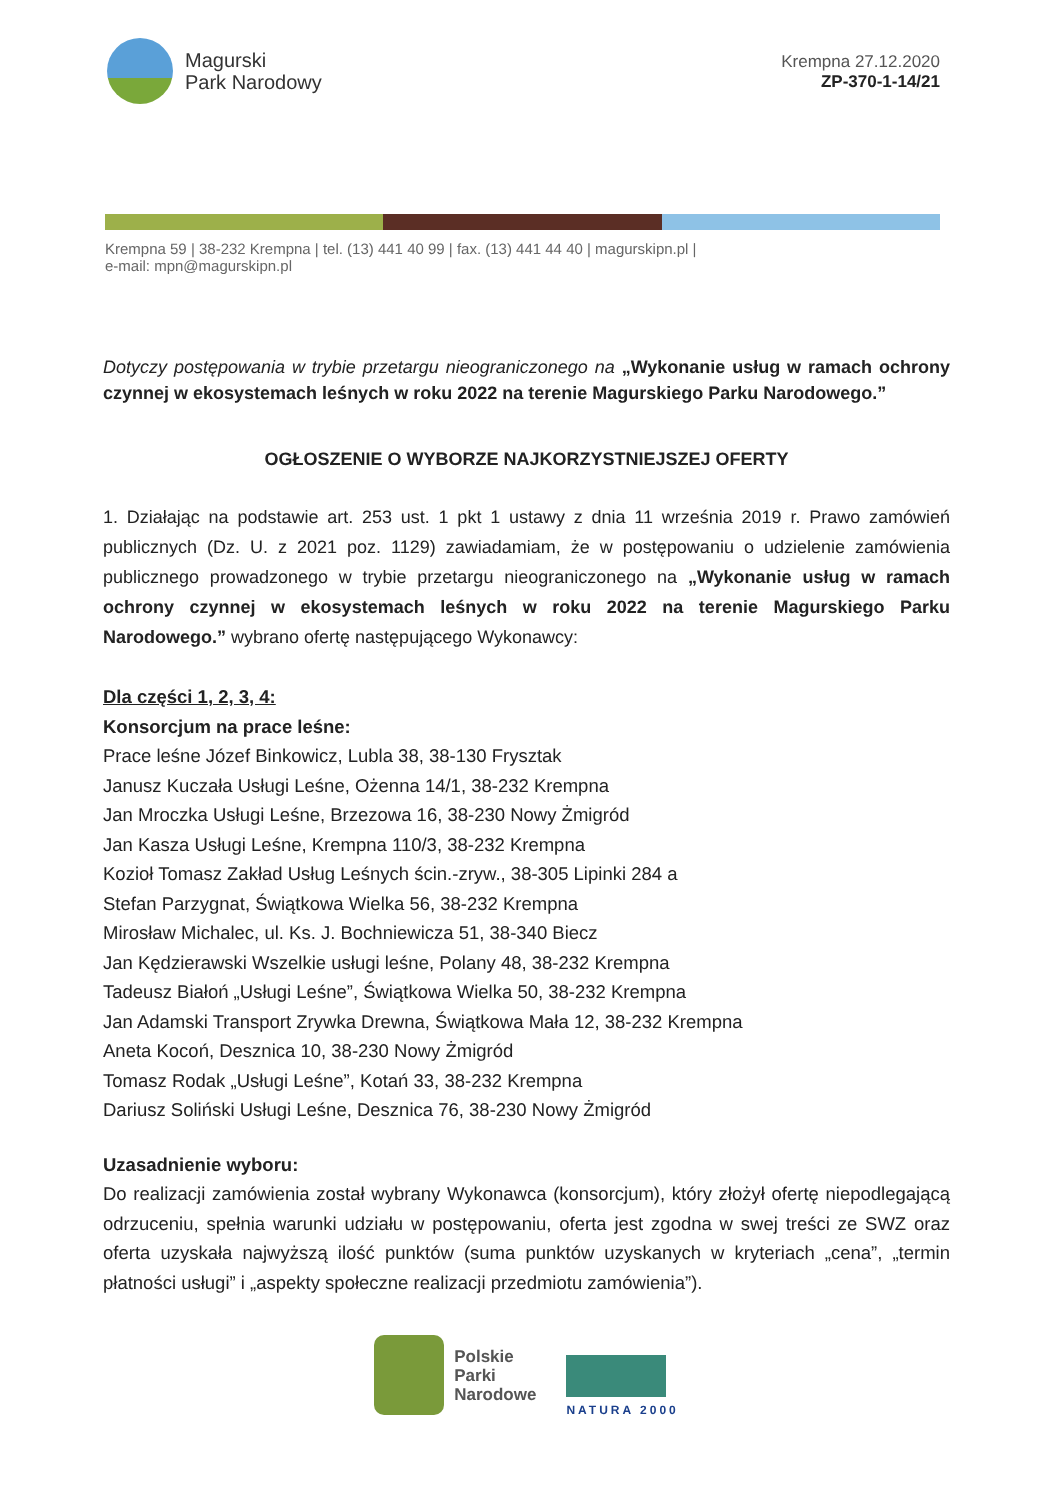Magurski
Park Narodowy
Krempna 27.12.2020
ZP-370-1-14/21
Krempna 59 | 38-232 Krempna | tel. (13) 441 40 99 | fax. (13) 441 44 40 | magurskipn.pl |
e-mail: mpn@magurskipn.pl
Dotyczy postępowania w trybie przetargu nieograniczonego na „Wykonanie usług w ramach ochrony czynnej w ekosystemach leśnych w roku 2022 na terenie Magurskiego Parku Narodowego.”
OGŁOSZENIE O WYBORZE NAJKORZYSTNIEJSZEJ OFERTY
1. Działając na podstawie art. 253 ust. 1 pkt 1 ustawy z dnia 11 września 2019 r. Prawo zamówień publicznych (Dz. U. z 2021 poz. 1129) zawiadamiam, że w postępowaniu o udzielenie zamówienia publicznego prowadzonego w trybie przetargu nieograniczonego na „Wykonanie usług w ramach ochrony czynnej w ekosystemach leśnych w roku 2022 na terenie Magurskiego Parku Narodowego.” wybrano ofertę następującego Wykonawcy:
Dla części 1, 2, 3, 4:
Konsorcjum na prace leśne:
Prace leśne Józef Binkowicz, Lubla 38, 38-130 Frysztak
Janusz Kuczała Usługi Leśne, Ożenna 14/1, 38-232 Krempna
Jan Mroczka Usługi Leśne, Brzezowa 16, 38-230 Nowy Żmigród
Jan Kasza Usługi Leśne, Krempna 110/3, 38-232 Krempna
Kozioł Tomasz Zakład Usług Leśnych ścin.-zryw., 38-305 Lipinki 284 a
Stefan Parzygnat, Świątkowa Wielka 56, 38-232 Krempna
Mirosław Michalec, ul. Ks. J. Bochniewicza 51, 38-340 Biecz
Jan Kędzierawski Wszelkie usługi leśne, Polany 48, 38-232 Krempna
Tadeusz Białoń „Usługi Leśne”, Świątkowa Wielka 50, 38-232 Krempna
Jan Adamski Transport Zrywka Drewna, Świątkowa Mała 12, 38-232 Krempna
Aneta Kocoń, Desznica 10, 38-230 Nowy Żmigród
Tomasz Rodak „Usługi Leśne”, Kotań 33, 38-232 Krempna
Dariusz Soliński Usługi Leśne, Desznica 76, 38-230 Nowy Żmigród
Uzasadnienie wyboru:
Do realizacji zamówienia został wybrany Wykonawca (konsorcjum), który złożył ofertę niepodlegającą odrzuceniu, spełnia warunki udziału w postępowaniu, oferta jest zgodna w swej treści ze SWZ oraz oferta uzyskała najwyższą ilość punktów (suma punktów uzyskanych w kryteriach „cena”, „termin płatności usługi” i „aspekty społeczne realizacji przedmiotu zamówienia”).
Polskie
Parki
Narodowe
NATURA 2000